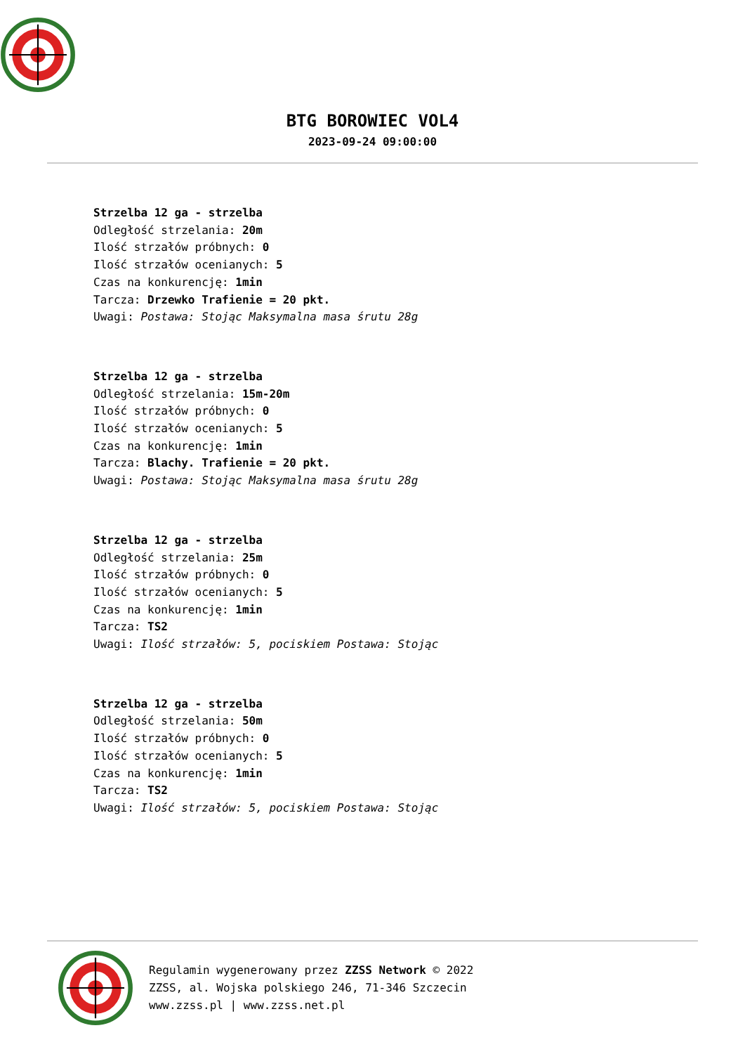BTG BOROWIEC VOL4
2023-09-24 09:00:00
Strzelba 12 ga - strzelba
Odległość strzelania: 20m
Ilość strzałów próbnych: 0
Ilość strzałów ocenianych: 5
Czas na konkurencję: 1min
Tarcza: Drzewko Trafienie = 20 pkt.
Uwagi: Postawa: Stojąc Maksymalna masa śrutu 28g
Strzelba 12 ga - strzelba
Odległość strzelania: 15m-20m
Ilość strzałów próbnych: 0
Ilość strzałów ocenianych: 5
Czas na konkurencję: 1min
Tarcza: Blachy. Trafienie = 20 pkt.
Uwagi: Postawa: Stojąc Maksymalna masa śrutu 28g
Strzelba 12 ga - strzelba
Odległość strzelania: 25m
Ilość strzałów próbnych: 0
Ilość strzałów ocenianych: 5
Czas na konkurencję: 1min
Tarcza: TS2
Uwagi: Ilość strzałów: 5, pociskiem Postawa: Stojąc
Strzelba 12 ga - strzelba
Odległość strzelania: 50m
Ilość strzałów próbnych: 0
Ilość strzałów ocenianych: 5
Czas na konkurencję: 1min
Tarcza: TS2
Uwagi: Ilość strzałów: 5, pociskiem Postawa: Stojąc
Regulamin wygenerowany przez ZZSS Network © 2022
ZZSS, al. Wojska polskiego 246, 71-346 Szczecin
www.zzss.pl | www.zzss.net.pl